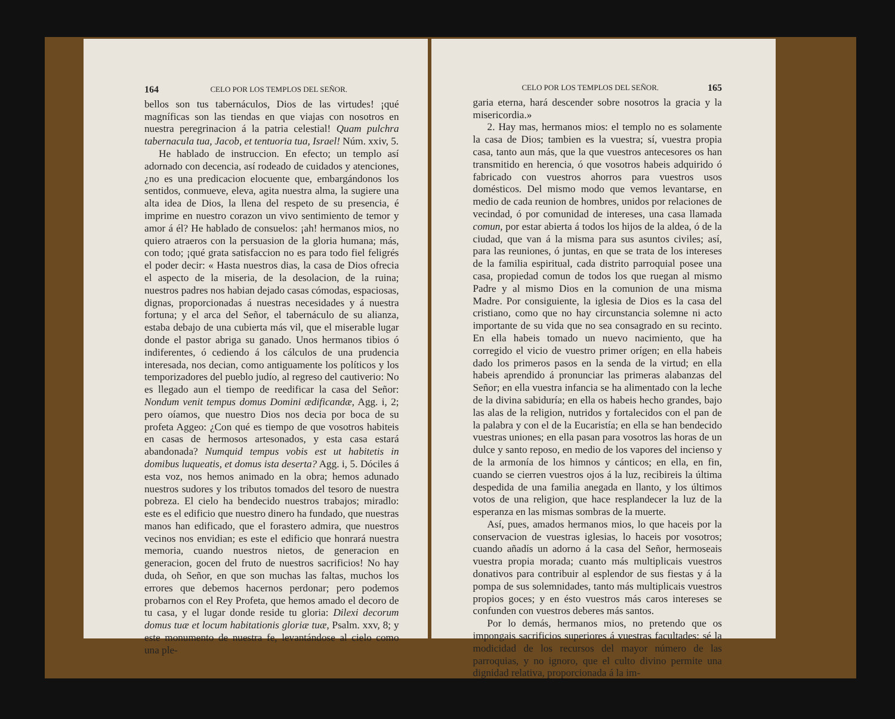164 CELO POR LOS TEMPLOS DEL SEÑOR.
bellos son tus tabernáculos, Dios de las virtudes! ¡qué magníficas son las tiendas en que viajas con nosotros en nuestra peregrinacion á la patria celestial! Quam pulchra tabernacula tua, Jacob, et tentuoria tua, Israel! Núm. xxiv, 5.
He hablado de instruccion. En efecto; un templo así adornado con decencia, así rodeado de cuidados y atenciones, ¿no es una predicacion elocuente que, embargándonos los sentidos, conmueve, eleva, agita nuestra alma, la sugiere una alta idea de Dios, la llena del respeto de su presencia, é imprime en nuestro corazon un vivo sentimiento de temor y amor á él? He hablado de consuelos: ¡ah! hermanos mios, no quiero atraeros con la persuasion de la gloria humana; más, con todo; ¡qué grata satisfaccion no es para todo fiel feligrés el poder decir: « Hasta nuestros dias, la casa de Dios ofrecia el aspecto de la miseria, de la desolacion, de la ruina; nuestros padres nos habian dejado casas cómodas, espaciosas, dignas, proporcionadas á nuestras necesidades y á nuestra fortuna; y el arca del Señor, el tabernáculo de su alianza, estaba debajo de una cubierta más vil, que el miserable lugar donde el pastor abriga su ganado. Unos hermanos tibios ó indiferentes, ó cediendo á los cálculos de una prudencia interesada, nos decian, como antiguamente los políticos y los temporizadores del pueblo judío, al regreso del cautiverio: No es llegado aun el tiempo de reedificar la casa del Señor: Nondum venit tempus domus Domini ædificandæ, Agg. i, 2; pero oíamos, que nuestro Dios nos decia por boca de su profeta Aggeo: ¿Con qué es tiempo de que vosotros habiteis en casas de hermosos artesonados, y esta casa estará abandonada? Numquid tempus vobis est ut habitetis in domibus luqueatis, et domus ista deserta? Agg. i, 5. Dóciles á esta voz, nos hemos animado en la obra; hemos adunado nuestros sudores y los tributos tomados del tesoro de nuestra pobreza. El cielo ha bendecido nuestros trabajos; miradlo: este es el edificio que nuestro dinero ha fundado, que nuestras manos han edificado, que el forastero admira, que nuestros vecinos nos envidian; es este el edificio que honrará nuestra memoria, cuando nuestros nietos, de generacion en generacion, gocen del fruto de nuestros sacrificios! No hay duda, oh Señor, en que son muchas las faltas, muchos los errores que debemos hacernos perdonar; pero podemos probarnos con el Rey Profeta, que hemos amado el decoro de tu casa, y el lugar donde reside tu gloria: Dilexi decorum domus tuæ et locum habitationis gloriæ tuæ, Psalm. xxv, 8; y este monumento de nuestra fe, levantándose al cielo como una ple-
CELO POR LOS TEMPLOS DEL SEÑOR. 165
garia eterna, hará descender sobre nosotros la gracia y la misericordia.»
2. Hay mas, hermanos mios: el templo no es solamente la casa de Dios; tambien es la vuestra; sí, vuestra propia casa, tanto aun más, que la que vuestros antecesores os han transmitido en herencia, ó que vosotros habeis adquirido ó fabricado con vuestros ahorros para vuestros usos domésticos. Del mismo modo que vemos levantarse, en medio de cada reunion de hombres, unidos por relaciones de vecindad, ó por comunidad de intereses, una casa llamada comun, por estar abierta á todos los hijos de la aldea, ó de la ciudad, que van á la misma para sus asuntos civiles; así, para las reuniones, ó juntas, en que se trata de los intereses de la familia espiritual, cada distrito parroquial posee una casa, propiedad comun de todos los que ruegan al mismo Padre y al mismo Dios en la comunion de una misma Madre. Por consiguiente, la iglesia de Dios es la casa del cristiano, como que no hay circunstancia solemne ni acto importante de su vida que no sea consagrado en su recinto. En ella habeis tomado un nuevo nacimiento, que ha corregido el vicio de vuestro primer orígen; en ella habeis dado los primeros pasos en la senda de la virtud; en ella habeis aprendido á pronunciar las primeras alabanzas del Señor; en ella vuestra infancia se ha alimentado con la leche de la divina sabiduría; en ella os habeis hecho grandes, bajo las alas de la religion, nutridos y fortalecidos con el pan de la palabra y con el de la Eucaristía; en ella se han bendecido vuestras uniones; en ella pasan para vosotros las horas de un dulce y santo reposo, en medio de los vapores del incienso y de la armonía de los himnos y cánticos; en ella, en fin, cuando se cierren vuestros ojos á la luz, recibireis la última despedida de una familia anegada en llanto, y los últimos votos de una religion, que hace resplandecer la luz de la esperanza en las mismas sombras de la muerte.
Así, pues, amados hermanos mios, lo que haceis por la conservacion de vuestras iglesias, lo haceis por vosotros; cuando añadís un adorno á la casa del Señor, hermoseais vuestra propia morada; cuanto más multiplicais vuestros donativos para contribuir al esplendor de sus fiestas y á la pompa de sus solemnidades, tanto más multiplicais vuestros propios goces; y en ésto vuestros más caros intereses se confunden con vuestros deberes más santos.
Por lo demás, hermanos mios, no pretendo que os impongais sacrificios superiores á vuestras facultades: sé la modicidad de los recursos del mayor número de las parroquias, y no ignoro, que el culto divino permite una dignidad relativa, proporcionada á la im-